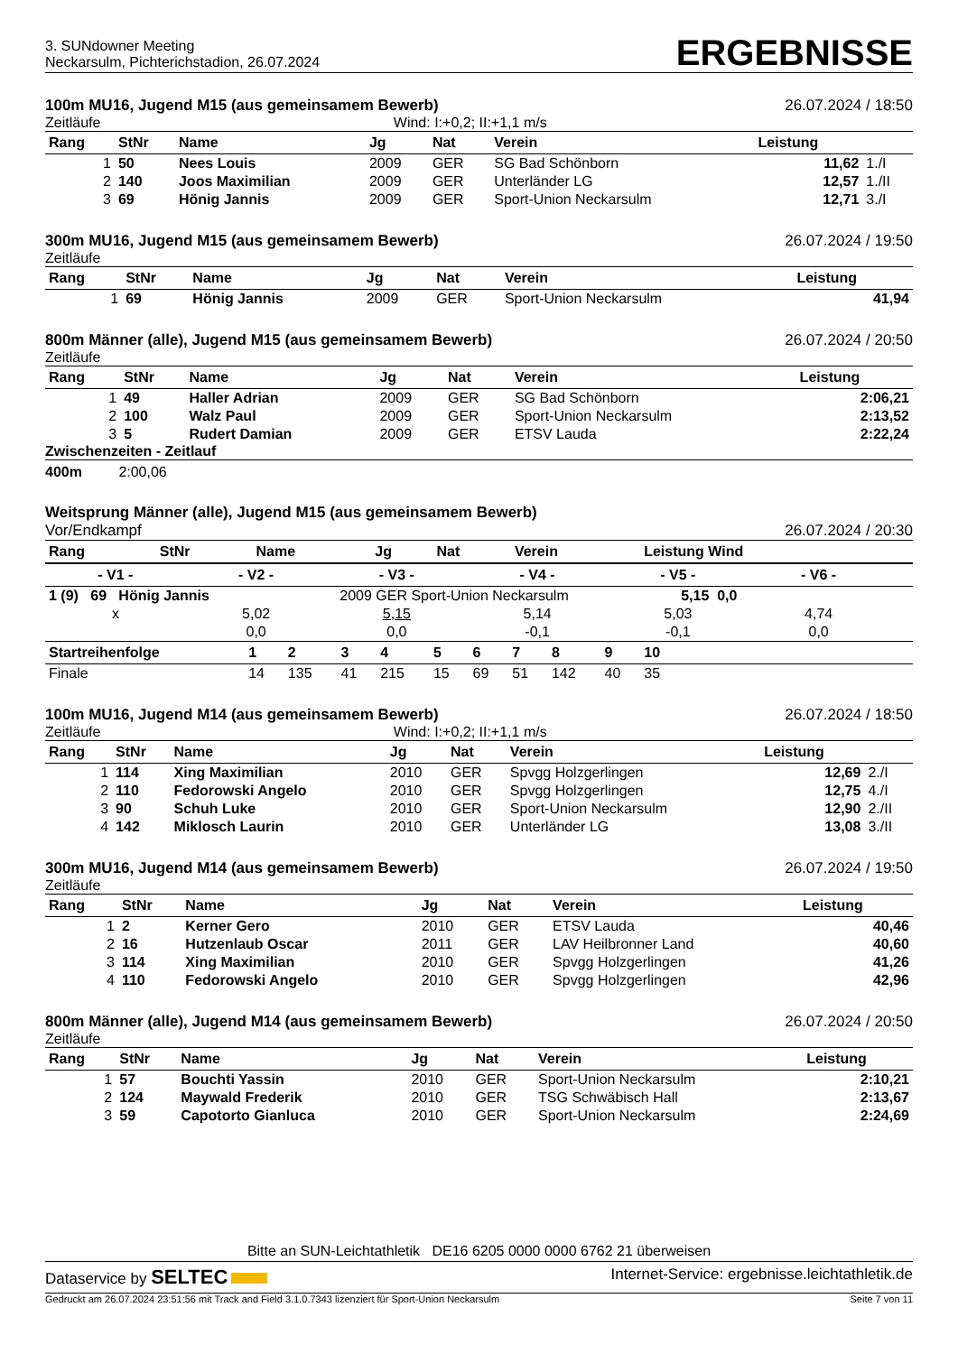3. SUNdowner Meeting
Neckarsulm, Pichterichstadion, 26.07.2024
ERGEBNISSE
100m MU16, Jugend M15 (aus gemeinsamem Bewerb) 26.07.2024 / 18:50
Zeitläufe Wind: I:+0,2; II:+1,1 m/s
| Rang | StNr | Name | Jg | Nat | Verein | Leistung | |
| --- | --- | --- | --- | --- | --- | --- | --- |
| 1 | 50 | Nees Louis | 2009 | GER | SG Bad Schönborn | 11,62 | 1./I |
| 2 | 140 | Joos Maximilian | 2009 | GER | Unterländer LG | 12,57 | 1./II |
| 3 | 69 | Hönig Jannis | 2009 | GER | Sport-Union Neckarsulm | 12,71 | 3./I |
300m MU16, Jugend M15 (aus gemeinsamem Bewerb) 26.07.2024 / 19:50
Zeitläufe
| Rang | StNr | Name | Jg | Nat | Verein | Leistung |
| --- | --- | --- | --- | --- | --- | --- |
| 1 | 69 | Hönig Jannis | 2009 | GER | Sport-Union Neckarsulm | 41,94 |
800m Männer (alle), Jugend M15 (aus gemeinsamem Bewerb) 26.07.2024 / 20:50
Zeitläufe
| Rang | StNr | Name | Jg | Nat | Verein | Leistung |
| --- | --- | --- | --- | --- | --- | --- |
| 1 | 49 | Haller Adrian | 2009 | GER | SG Bad Schönborn | 2:06,21 |
| 2 | 100 | Walz Paul | 2009 | GER | Sport-Union Neckarsulm | 2:13,52 |
| 3 | 5 | Rudert Damian | 2009 | GER | ETSV Lauda | 2:22,24 |
Zwischenzeiten - Zeitlauf
400m 2:00,06
Weitsprung Männer (alle), Jugend M15 (aus gemeinsamem Bewerb)
Vor/Endkampf 26.07.2024 / 20:30
| Rang | StNr | Name | Jg | Nat | Verein | Leistung Wind |
| --- | --- | --- | --- | --- | --- | --- |
| - V1 - | - V2 - | - V3 - | - V4 - | - V5 - | - V6 - | |
| --- | --- | --- | --- | --- | --- | --- |
| 1 (9) 69 Hönig Jannis 2009 GER Sport-Union Neckarsulm 5,15 0,0 | | | | | | |
| x | 5,02 | 5,15 | 5,14 | 5,03 | 4,74 | |
| | 0,0 | 0,0 | -0,1 | -0,1 | 0,0 | |
| Startreihenfolge | 1 | 2 | 3 | 4 | 5 | 6 | 7 | 8 | 9 | 10 | |
| --- | --- | --- | --- | --- | --- | --- | --- | --- | --- | --- | --- |
| Finale | 14 | 135 | 41 | 215 | 15 | 69 | 51 | 142 | 40 | 35 | |
100m MU16, Jugend M14 (aus gemeinsamem Bewerb) 26.07.2024 / 18:50
Zeitläufe Wind: I:+0,2; II:+1,1 m/s
| Rang | StNr | Name | Jg | Nat | Verein | Leistung | |
| --- | --- | --- | --- | --- | --- | --- | --- |
| 1 | 114 | Xing Maximilian | 2010 | GER | Spvgg Holzgerlingen | 12,69 | 2./I |
| 2 | 110 | Fedorowski Angelo | 2010 | GER | Spvgg Holzgerlingen | 12,75 | 4./I |
| 3 | 90 | Schuh Luke | 2010 | GER | Sport-Union Neckarsulm | 12,90 | 2./II |
| 4 | 142 | Miklosch Laurin | 2010 | GER | Unterländer LG | 13,08 | 3./II |
300m MU16, Jugend M14 (aus gemeinsamem Bewerb) 26.07.2024 / 19:50
Zeitläufe
| Rang | StNr | Name | Jg | Nat | Verein | Leistung |
| --- | --- | --- | --- | --- | --- | --- |
| 1 | 2 | Kerner Gero | 2010 | GER | ETSV Lauda | 40,46 |
| 2 | 16 | Hutzenlaub Oscar | 2011 | GER | LAV Heilbronner Land | 40,60 |
| 3 | 114 | Xing Maximilian | 2010 | GER | Spvgg Holzgerlingen | 41,26 |
| 4 | 110 | Fedorowski Angelo | 2010 | GER | Spvgg Holzgerlingen | 42,96 |
800m Männer (alle), Jugend M14 (aus gemeinsamem Bewerb) 26.07.2024 / 20:50
Zeitläufe
| Rang | StNr | Name | Jg | Nat | Verein | Leistung |
| --- | --- | --- | --- | --- | --- | --- |
| 1 | 57 | Bouchti Yassin | 2010 | GER | Sport-Union Neckarsulm | 2:10,21 |
| 2 | 124 | Maywald Frederik | 2010 | GER | TSG Schwäbisch Hall | 2:13,67 |
| 3 | 59 | Capotorto Gianluca | 2010 | GER | Sport-Union Neckarsulm | 2:24,69 |
Bitte an SUN-Leichtathletik DE16 6205 0000 0000 6762 21 überweisen
Dataservice by SELTEC Internet-Service: ergebnisse.leichtathletik.de
Gedruckt am 26.07.2024 23:51:56 mit Track and Field 3.1.0.7343 lizenziert für Sport-Union Neckarsulm Seite 7 von 11